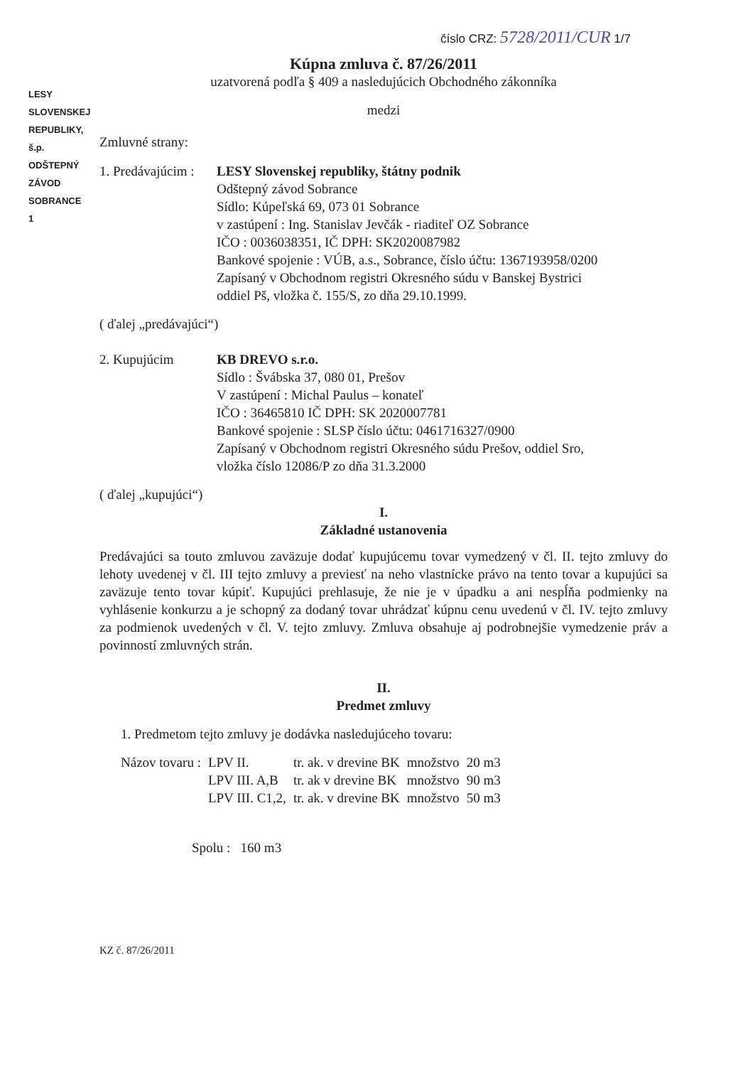LESY SLOVENSKEJ REPUBLIKY, š.p.
ODŠTEPNÝ ZÁVOD
SOBRANCE
1
číslo CRZ: 5728/2011/CUR 1/7
Kúpna zmluva č. 87/26/2011
uzatvorená podľa § 409 a nasledujúcich Obchodného zákonníka
medzi
Zmluvné strany:
1. Predávajúcim :
LESY Slovenskej republiky, štátny podnik
Odštepný závod Sobrance
Sídlo: Kúpeľská 69, 073 01 Sobrance
v zastúpení : Ing. Stanislav Jevčák - riaditeľ OZ Sobrance
IČO : 0036038351, IČ DPH: SK2020087982
Bankové spojenie : VÚB, a.s., Sobrance, číslo účtu: 1367193958/0200
Zapísaný v Obchodnom registri Okresného súdu v Banskej Bystrici
oddiel Pš, vložka č. 155/S, zo dňa 29.10.1999.
( ďalej „predávajúci“)
2. Kupujúcim KB DREVO s.r.o.
Sídlo : Švábska 37, 080 01, Prešov
V zastúpení : Michal Paulus – konateľ
IČO : 36465810 IČ DPH: SK 2020007781
Bankové spojenie : SLSP číslo účtu: 0461716327/0900
Zapísaný v Obchodnom registri Okresného súdu Prešov, oddiel Sro,
vložka číslo 12086/P zo dňa 31.3.2000
( ďalej „kupujúci“)
I.
Základné ustanovenia
Predávajúci sa touto zmluvou zaväzuje dodať kupujúcemu tovar vymedzený v čl. II. tejto zmluvy do lehoty uvedenej v čl. III tejto zmluvy a previesť na neho vlastnícke právo na tento tovar a kupujúci sa zaväzuje tento tovar kúpiť. Kupujúci prehlasuje, že nie je v úpadku a ani nespĺňa podmienky na vyhlásenie konkurzu a je schopný za dodaný tovar uhrádzať kúpnu cenu uvedenú v čl. IV. tejto zmluvy za podmienok uvedených v čl. V. tejto zmluvy. Zmluva obsahuje aj podrobnejšie vymedzenie práv a povinností zmluvných strán.
II.
Predmet zmluvy
1. Predmetom tejto zmluvy je dodávka nasledujúceho tovaru:
| Názov tovaru : | LPV II. | tr. ak. v drevine BK | množstvo | 20 m3 |
| | LPV III. A,B | tr. ak v drevine BK | množstvo | 90 m3 |
| | LPV III. C1,2, | tr. ak. v drevine BK | množstvo | 50 m3 |
Spolu : 160 m3
KZ č. 87/26/2011